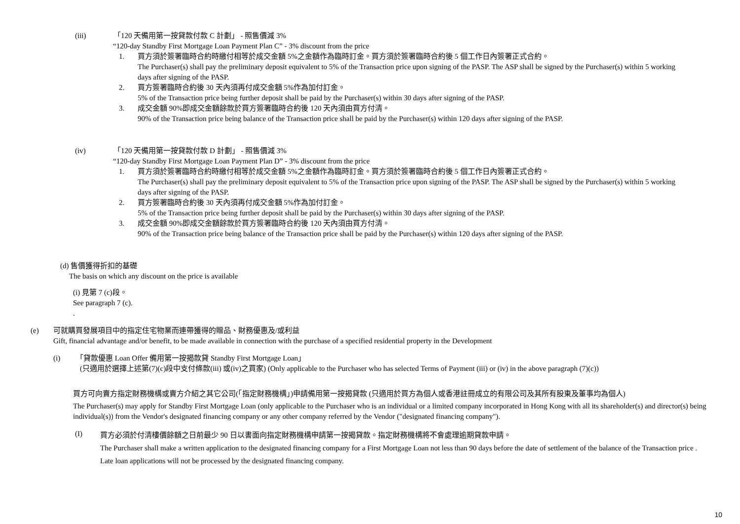(iii) 「120 天備用第一按貸款付款 C 計劃」 - 照售價減 3%
“120-day Standby First Mortgage Loan Payment Plan C” - 3% discount from the price
1. 買方須於簽署臨時合約時繳付相等於成交金額 5%之金額作為臨時訂金。買方須於簽署臨時合約後 5 個工作日內簽署正式合約。
The Purchaser(s) shall pay the preliminary deposit equivalent to 5% of the Transaction price upon signing of the PASP. The ASP shall be signed by the Purchaser(s) within 5 working days after signing of the PASP.
2. 買方簽署臨時合約後 30 天內須再付成交金額 5%作為加付訂金。
5% of the Transaction price being further deposit shall be paid by the Purchaser(s) within 30 days after signing of the PASP.
3. 成交金額 90%即成交金額餘款於買方簽署臨時合約後 120 天內須由買方付清。
90% of the Transaction price being balance of the Transaction price shall be paid by the Purchaser(s) within 120 days after signing of the PASP.
(iv) 「120 天備用第一按貸款付款 D 計劃」 - 照售價減 3%
“120-day Standby First Mortgage Loan Payment Plan D” - 3% discount from the price
1. 買方須於簽署臨時合約時繳付相等於成交金額 5%之金額作為臨時訂金。買方須於簽署臨時合約後 5 個工作日內簽署正式合約。
The Purchaser(s) shall pay the preliminary deposit equivalent to 5% of the Transaction price upon signing of the PASP. The ASP shall be signed by the Purchaser(s) within 5 working days after signing of the PASP.
2. 買方簽署臨時合約後 30 天內須再付成交金額 5%作為加付訂金。
5% of the Transaction price being further deposit shall be paid by the Purchaser(s) within 30 days after signing of the PASP.
3. 成交金額 90%即成交金額餘款於買方簽署臨時合約後 120 天內須由買方付清。
90% of the Transaction price being balance of the Transaction price shall be paid by the Purchaser(s) within 120 days after signing of the PASP.
(d) 售價獲得折扣的基礎
The basis on which any discount on the price is available
(i) 見第 7 (c)段。
See paragraph 7 (c).
.
(e) 可就購買發展項目中的指定住宅物業而連帶獲得的贈品、財務優惠及/或利益
Gift, financial advantage and/or benefit, to be made available in connection with the purchase of a specified residential property in the Development
(i) 「貸款優惠 Loan Offer 備用第一按揭款貸 Standby First Mortgage Loan」
(只適用於選擇上述第(7)(c)段中支付條款(iii) 或(iv)之買家) (Only applicable to the Purchaser who has selected Terms of Payment (iii) or (iv) in the above paragraph (7)(c))
買方可向賣方指定財務機構或賣方介紹之其它公司(「指定財務機構」)申請備用第一按揭貸款 (只適用於買方為個人或香港註冊成立的有限公司及其所有股東及董事均為個人)
The Purchaser(s) may apply for Standby First Mortgage Loan (only applicable to the Purchaser who is an individual or a limited company incorporated in Hong Kong with all its shareholder(s) and director(s) being individual(s)) from the Vendor's designated financing company or any other company referred by the Vendor ("designated financing company").
(I)
買方必須於付清樓價餘額之日前最少 90 日以書面向指定財務機構申請第一按揭貸款。指定財務機構將不會處理逾期貸款申請。
The Purchaser shall make a written application to the designated financing company for a First Mortgage Loan not less than 90 days before the date of settlement of the balance of the Transaction price . Late loan applications will not be processed by the designated financing company.
10